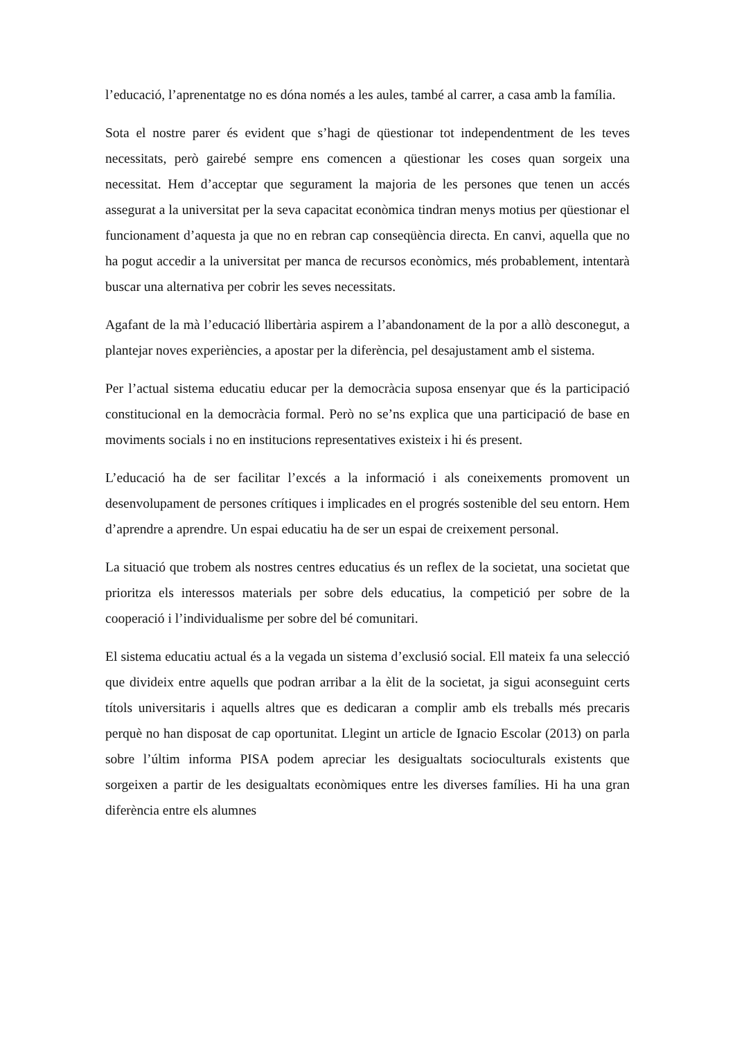l’educació, l’aprenentatge no es dóna només a les aules, també al carrer, a casa amb la família.
Sota el nostre parer és evident que s’hagi de qüestionar tot independentment de les teves necessitats, però gairebé sempre ens comencen a qüestionar les coses quan sorgeix una necessitat. Hem d’acceptar que segurament la majoria de les persones que tenen un accés assegurat a la universitat per la seva capacitat econòmica tindran menys motius per qüestionar el funcionament d’aquesta ja que no en rebran cap conseqüència directa. En canvi, aquella que no ha pogut accedir a la universitat per manca de recursos econòmics, més probablement, intentarà buscar una alternativa per cobrir les seves necessitats.
Agafant de la mà l’educació llibertària aspirem a l’abandonament de la por a allò desconegut, a plantejar noves experiències, a apostar per la diferència, pel desajustament amb el sistema.
Per l’actual sistema educatiu educar per la democràcia suposa ensenyar que és la participació constitucional en la democràcia formal. Però no se’ns explica que una participació de base en moviments socials i no en institucions representatives existeix i hi és present.
L’educació ha de ser facilitar l’excés a la informació i als coneixements promovent un desenvolupament de persones crítiques i implicades en el progrés sostenible del seu entorn. Hem d’aprendre a aprendre. Un espai educatiu ha de ser un espai de creixement personal.
La situació que trobem als nostres centres educatius és un reflex de la societat, una societat que prioritza els interessos materials per sobre dels educatius, la competició per sobre de la cooperació i l’individualisme per sobre del bé comunitari.
El sistema educatiu actual és a la vegada un sistema d’exclusió social. Ell mateix fa una selecció que divideix entre aquells que podran arribar a la èlit de la societat, ja sigui aconseguint certs títols universitaris i aquells altres que es dedicaran a complir amb els treballs més precaris perquè no han disposat de cap oportunitat. Llegint un article de Ignacio Escolar (2013) on parla sobre l’últim informa PISA podem apreciar les desigualtats socioculturals existents que sorgeixen a partir de les desigualtats econòmiques entre les diverses famílies. Hi ha una gran diferència entre els alumnes